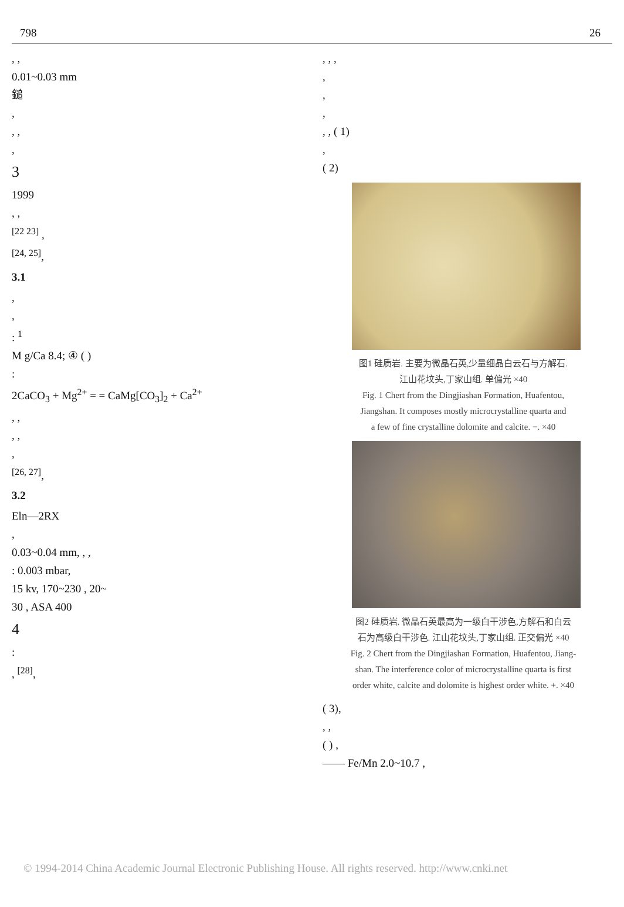798 26
, ,
0.01~0.03 mm
鎚
,
, ,
,
3
1999
, ,
<sup>[22 23]</sup> ,
<sup>[24, 25]</sup>,
3.1
,
,
: <sup>1</sup>
M g/Ca 8.4; ④ ( )
:
2CaCO<sub>3</sub> + Mg<sup>2+</sup> = = CaMg[CO<sub>3</sub>]<sub>2</sub> + Ca<sup>2+</sup>
, ,
, ,
,
<sup>[26, 27]</sup>,
3.2
Eln—2RX
,
0.03~0.04 mm, , ,
: 0.003 mbar,
15 kv, 170~230 , 20~
30 , ASA 400
4
:
, <sup>[28]</sup>,
, , ,
,
,
,
, , ( 1)
,
( 2)
图1 硅质岩. 主要为微晶石英,少量细晶白云石与方解石.
江山花坟头,丁家山组. 单偏光 ×40
Fig. 1 Chert from the Dingjiashan Formation, Huafentou,
Jiangshan. It composes mostly microcrystalline quarta and
a few of fine crystalline dolomite and calcite. −. ×40
图2 硅质岩. 微晶石英最高为一级白干涉色,方解石和白云
石为高级白干涉色. 江山花坟头,丁家山组. 正交偏光 ×40
Fig. 2 Chert from the Dingjiashan Formation, Huafentou, Jiang-
shan. The interference color of microcrystalline quarta is first
order white, calcite and dolomite is highest order white. +. ×40
( 3),
, ,
( ) ,
—— Fe/Mn 2.0~10.7 ,
© 1994-2014 China Academic Journal Electronic Publishing House. All rights reserved. http://www.cnki.net